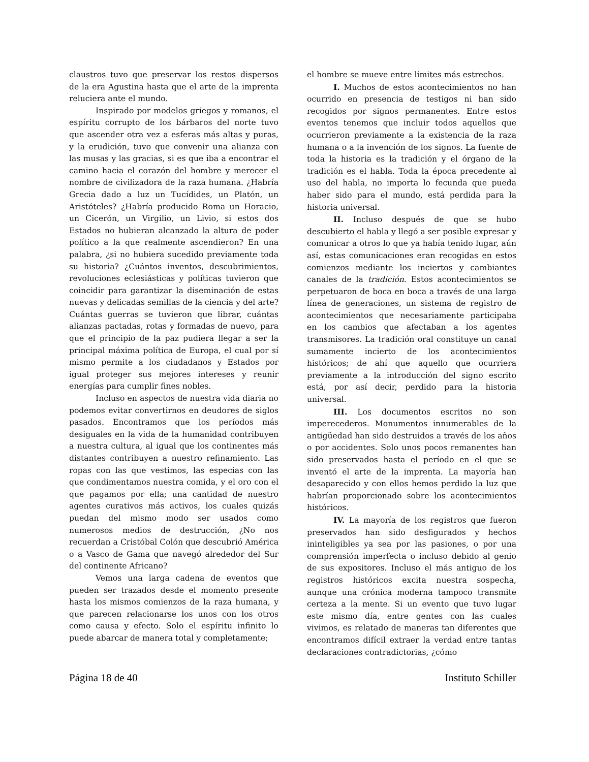claustros tuvo que preservar los restos dispersos de la era Agustina hasta que el arte de la imprenta reluciera ante el mundo.
Inspirado por modelos griegos y romanos, el espíritu corrupto de los bárbaros del norte tuvo que ascender otra vez a esferas más altas y puras, y la erudición, tuvo que convenir una alianza con las musas y las gracias, si es que iba a encontrar el camino hacia el corazón del hombre y merecer el nombre de civilizadora de la raza humana. ¿Habría Grecia dado a luz un Tucídides, un Platón, un Aristóteles? ¿Habría producido Roma un Horacio, un Cicerón, un Virgilio, un Livio, si estos dos Estados no hubieran alcanzado la altura de poder político a la que realmente ascendieron? En una palabra, ¿si no hubiera sucedido previamente toda su historia? ¿Cuántos inventos, descubrimientos, revoluciones eclesiásticas y políticas tuvieron que coincidir para garantizar la diseminación de estas nuevas y delicadas semillas de la ciencia y del arte? Cuántas guerras se tuvieron que librar, cuántas alianzas pactadas, rotas y formadas de nuevo, para que el principio de la paz pudiera llegar a ser la principal máxima política de Europa, el cual por sí mismo permite a los ciudadanos y Estados por igual proteger sus mejores intereses y reunir energías para cumplir fines nobles.
Incluso en aspectos de nuestra vida diaria no podemos evitar convertirnos en deudores de siglos pasados. Encontramos que los períodos más desiguales en la vida de la humanidad contribuyen a nuestra cultura, al igual que los continentes más distantes contribuyen a nuestro refinamiento. Las ropas con las que vestimos, las especias con las que condimentamos nuestra comida, y el oro con el que pagamos por ella; una cantidad de nuestro agentes curativos más activos, los cuales quizás puedan del mismo modo ser usados como numerosos medios de destrucción, ¿No nos recuerdan a Cristóbal Colón que descubrió América o a Vasco de Gama que navegó alrededor del Sur del continente Africano?
Vemos una larga cadena de eventos que pueden ser trazados desde el momento presente hasta los mismos comienzos de la raza humana, y que parecen relacionarse los unos con los otros como causa y efecto. Solo el espíritu infinito lo puede abarcar de manera total y completamente;
el hombre se mueve entre límites más estrechos.
I. Muchos de estos acontecimientos no han ocurrido en presencia de testigos ni han sido recogidos por signos permanentes. Entre estos eventos tenemos que incluir todos aquellos que ocurrieron previamente a la existencia de la raza humana o a la invención de los signos. La fuente de toda la historia es la tradición y el órgano de la tradición es el habla. Toda la época precedente al uso del habla, no importa lo fecunda que pueda haber sido para el mundo, está perdida para la historia universal.
II. Incluso después de que se hubo descubierto el habla y llegó a ser posible expresar y comunicar a otros lo que ya había tenido lugar, aún así, estas comunicaciones eran recogidas en estos comienzos mediante los inciertos y cambiantes canales de la tradición. Estos acontecimientos se perpetuaron de boca en boca a través de una larga línea de generaciones, un sistema de registro de acontecimientos que necesariamente participaba en los cambios que afectaban a los agentes transmisores. La tradición oral constituye un canal sumamente incierto de los acontecimientos históricos; de ahí que aquello que ocurriera previamente a la introducción del signo escrito está, por así decir, perdido para la historia universal.
III. Los documentos escritos no son imperecederos. Monumentos innumerables de la antigüedad han sido destruidos a través de los años o por accidentes. Solo unos pocos remanentes han sido preservados hasta el período en el que se inventó el arte de la imprenta. La mayoría han desaparecido y con ellos hemos perdido la luz que habrían proporcionado sobre los acontecimientos históricos.
IV. La mayoría de los registros que fueron preservados han sido desfigurados y hechos ininteligibles ya sea por las pasiones, o por una comprensión imperfecta o incluso debido al genio de sus expositores. Incluso el más antiguo de los registros históricos excita nuestra sospecha, aunque una crónica moderna tampoco transmite certeza a la mente. Si un evento que tuvo lugar este mismo día, entre gentes con las cuales vivimos, es relatado de maneras tan diferentes que encontramos difícil extraer la verdad entre tantas declaraciones contradictorias, ¿cómo
Página 18 de 40 Instituto Schiller